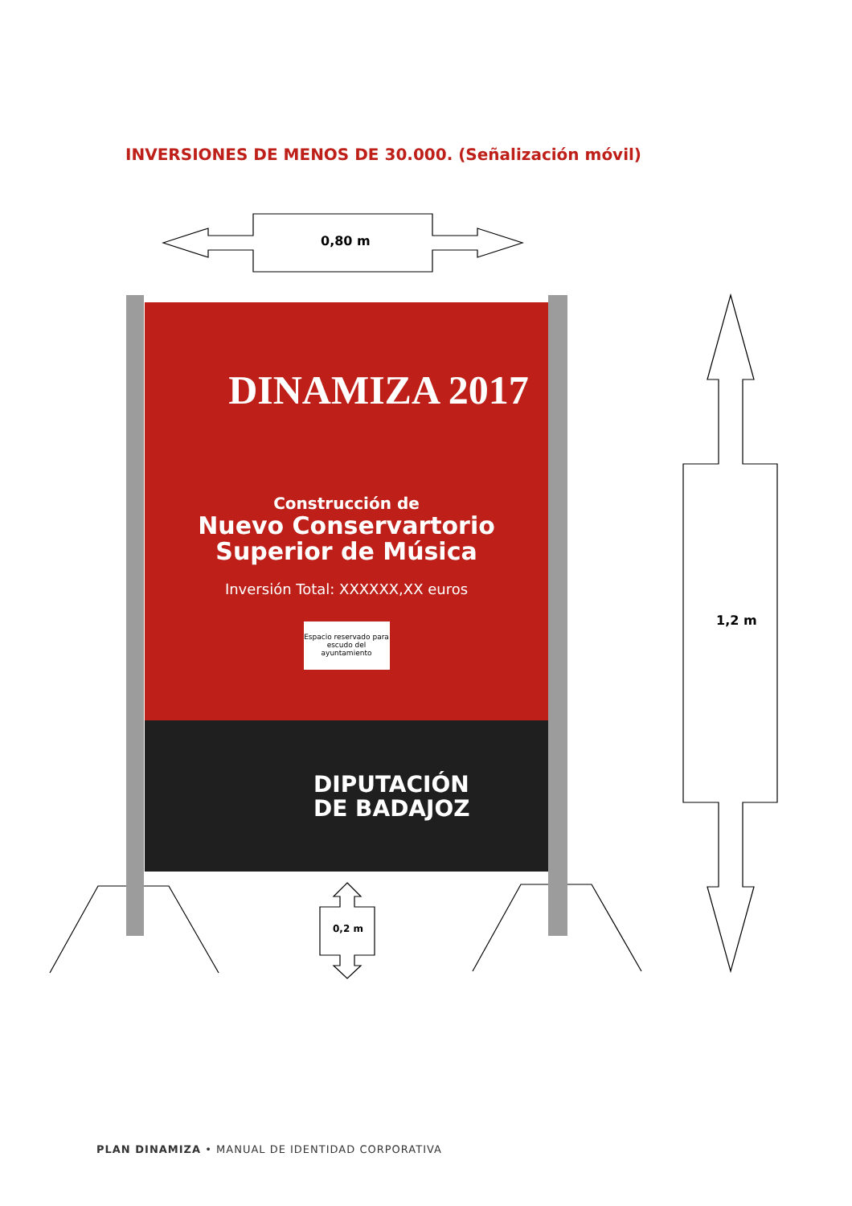INVERSIONES DE MENOS DE 30.000. (Señalización móvil)
0,80 m
1,2 m
0,2 m
DINAMIZA 2017
Construcción de
Nuevo Conservartorio
Superior de Música
Inversión Total: XXXXXX,XX euros
Espacio reservado para escudo del ayuntamiento
DIPUTACIÓN
DE BADAJOZ
PLAN DINAMIZA • MANUAL DE IDENTIDAD CORPORATIVA